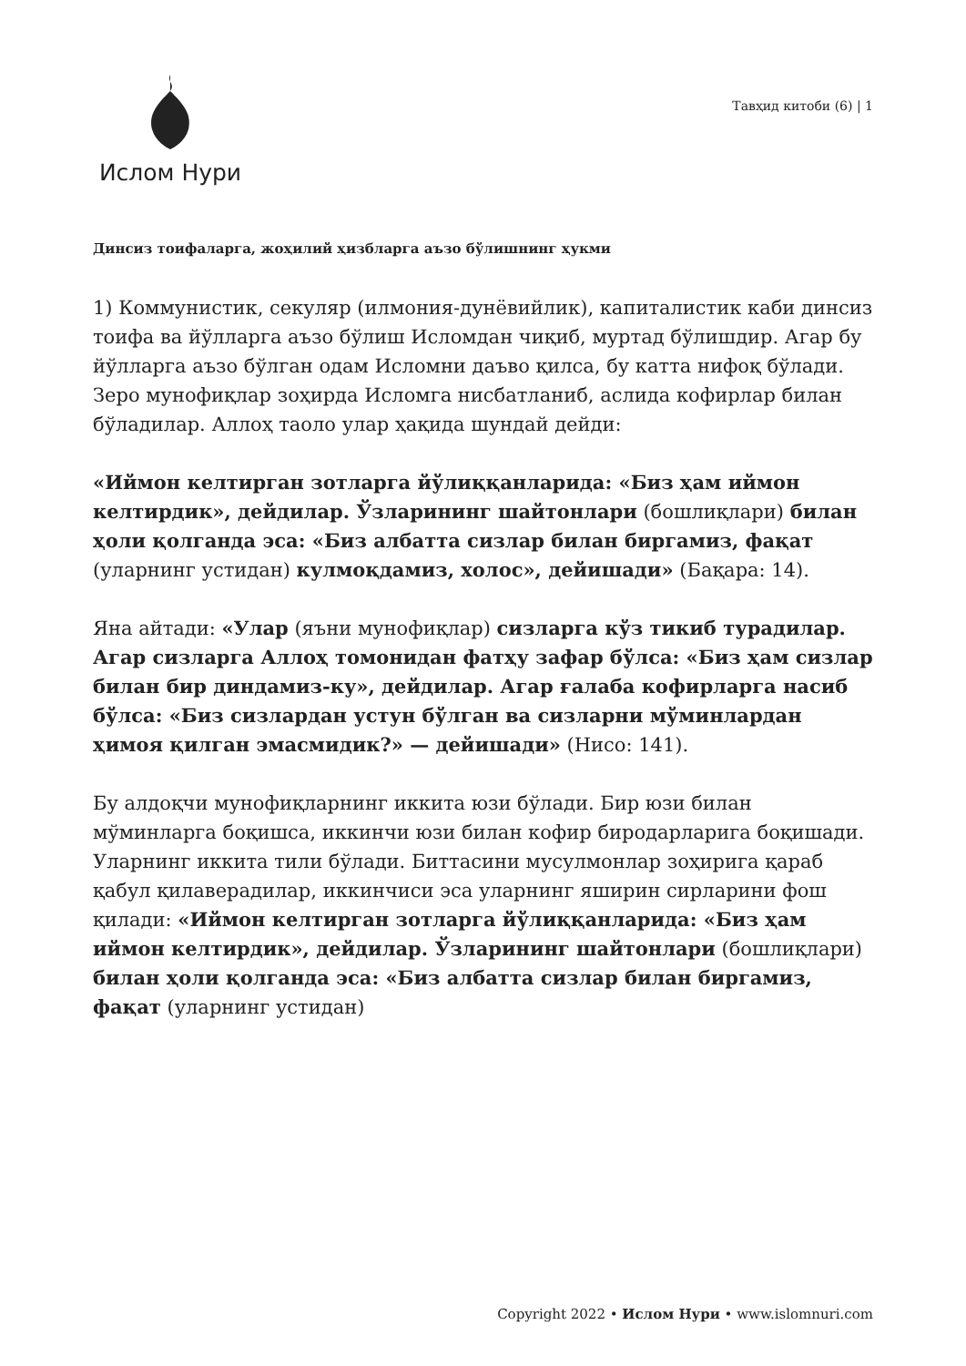Ислом Нури
Тавҳид китоби (6) | 1
Динсиз тоифаларга, жоҳилий ҳизбларга аъзо бўлишнинг ҳукми
1) Коммунистик, секуляр (илмония-дунёвийлик), капиталистик каби динсиз тоифа ва йўлларга аъзо бўлиш Исломдан чиқиб, муртад бўлишдир. Агар бу йўлларга аъзо бўлган одам Исломни даъво қилса, бу катта нифоқ бўлади. Зеро мунофиқлар зоҳирда Исломга нисбатланиб, аслида кофирлар билан бўладилар. Аллоҳ таоло улар ҳақида шундай дейди:
«Иймон келтирган зотларга йўлиққанларида: «Биз ҳам иймон келтирдик», дейдилар. Ўзларининг шайтонлари (бошлиқлари) билан ҳоли қолганда эса: «Биз албатта сизлар билан биргамиз, фақат (уларнинг устидан) кулмоқдамиз, холос», дейишади» (Бақара: 14).
Яна айтади: «Улар (яъни мунофиқлар) сизларга кўз тикиб турадилар. Агар сизларга Аллоҳ томонидан фатҳу зафар бўлса: «Биз ҳам сизлар билан бир диндамиз-ку», дейдилар. Агар ғалаба кофирларга насиб бўлса: «Биз сизлардан устун бўлган ва сизларни мўминлардан ҳимоя қилган эмасмидик?» — дейишади» (Нисо: 141).
Бу алдоқчи мунофиқларнинг иккита юзи бўлади. Бир юзи билан мўминларга боқишса, иккинчи юзи билан кофир биродарларига боқишади. Уларнинг иккита тили бўлади. Биттасини мусулмонлар зоҳирига қараб қабул қилаверадилар, иккинчиси эса уларнинг яширин сирларини фош қилади: «Иймон келтирган зотларга йўлиққанларида: «Биз ҳам иймон келтирдик», дейдилар. Ўзларининг шайтонлари (бошлиқлари) билан ҳоли қолганда эса: «Биз албатта сизлар билан биргамиз, фақат (уларнинг устидан)
Copyright 2022 • Ислом Нури • www.islomnuri.com